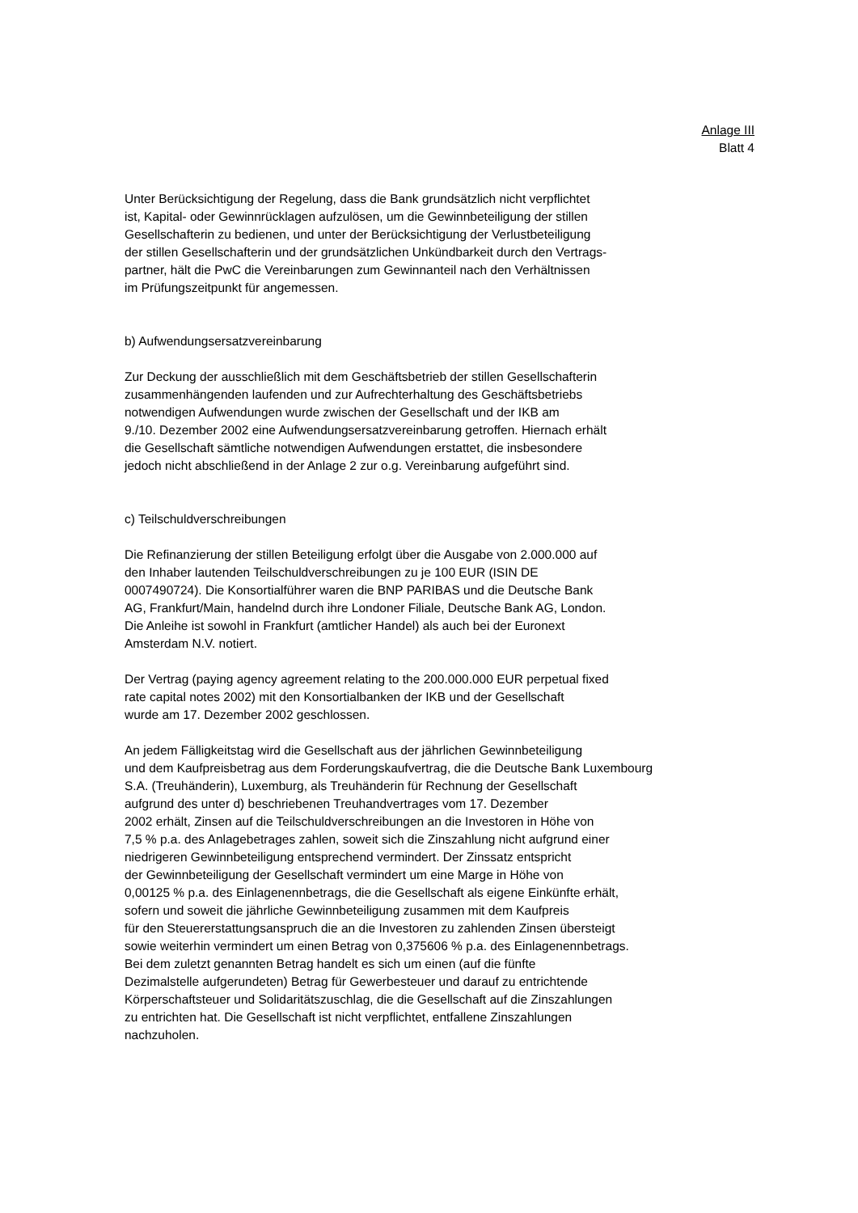Anlage III
Blatt 4
Unter Berücksichtigung der Regelung, dass die Bank grundsätzlich nicht verpflichtet
ist, Kapital- oder Gewinnrücklagen aufzulösen, um die Gewinnbeteiligung der stillen
Gesellschafterin zu bedienen, und unter der Berücksichtigung der Verlustbeteiligung
der stillen Gesellschafterin und der grundsätzlichen Unkündbarkeit durch den Vertrags-
partner, hält die PwC die Vereinbarungen zum Gewinnanteil nach den Verhältnissen
im Prüfungszeitpunkt für angemessen.
b) Aufwendungsersatzvereinbarung
Zur Deckung der ausschließlich mit dem Geschäftsbetrieb der stillen Gesellschafterin
zusammenhängenden laufenden und zur Aufrechterhaltung des Geschäftsbetriebs
notwendigen Aufwendungen wurde zwischen der Gesellschaft und der IKB am
9./10. Dezember 2002 eine Aufwendungsersatzvereinbarung getroffen. Hiernach erhält
die Gesellschaft sämtliche notwendigen Aufwendungen erstattet, die insbesondere
jedoch nicht abschließend in der Anlage 2 zur o.g. Vereinbarung aufgeführt sind.
c) Teilschuldverschreibungen
Die Refinanzierung der stillen Beteiligung erfolgt über die Ausgabe von 2.000.000 auf
den Inhaber lautenden Teilschuldverschreibungen zu je 100 EUR (ISIN DE
0007490724). Die Konsortialführer waren die BNP PARIBAS und die Deutsche Bank
AG, Frankfurt/Main, handelnd durch ihre Londoner Filiale, Deutsche Bank AG, London.
Die Anleihe ist sowohl in Frankfurt (amtlicher Handel) als auch bei der Euronext
Amsterdam N.V. notiert.
Der Vertrag (paying agency agreement relating to the 200.000.000 EUR perpetual fixed
rate capital notes 2002) mit den Konsortialbanken der IKB und der Gesellschaft
wurde am 17. Dezember 2002 geschlossen.
An jedem Fälligkeitstag wird die Gesellschaft aus der jährlichen Gewinnbeteiligung
und dem Kaufpreisbetrag aus dem Forderungskaufvertrag, die die Deutsche Bank Luxembourg
S.A. (Treuhänderin), Luxemburg, als Treuhänderin für Rechnung der Gesellschaft
aufgrund des unter d) beschriebenen Treuhandvertrages vom 17. Dezember
2002 erhält, Zinsen auf die Teilschuldverschreibungen an die Investoren in Höhe von
7,5 % p.a. des Anlagebetrages zahlen, soweit sich die Zinszahlung nicht aufgrund einer
niedrigeren Gewinnbeteiligung entsprechend vermindert. Der Zinssatz entspricht
der Gewinnbeteiligung der Gesellschaft vermindert um eine Marge in Höhe von
0,00125 % p.a. des Einlagenennbetrags, die die Gesellschaft als eigene Einkünfte erhält,
sofern und soweit die jährliche Gewinnbeteiligung zusammen mit dem Kaufpreis
für den Steuererstattungsanspruch die an die Investoren zu zahlenden Zinsen übersteigt
sowie weiterhin vermindert um einen Betrag von 0,375606 % p.a. des Einlagenennbetrags.
Bei dem zuletzt genannten Betrag handelt es sich um einen (auf die fünfte
Dezimalstelle aufgerundeten) Betrag für Gewerbesteuer und darauf zu entrichtende
Körperschaftsteuer und Solidaritätszuschlag, die die Gesellschaft auf die Zinszahlungen
zu entrichten hat. Die Gesellschaft ist nicht verpflichtet, entfallene Zinszahlungen
nachzuholen.